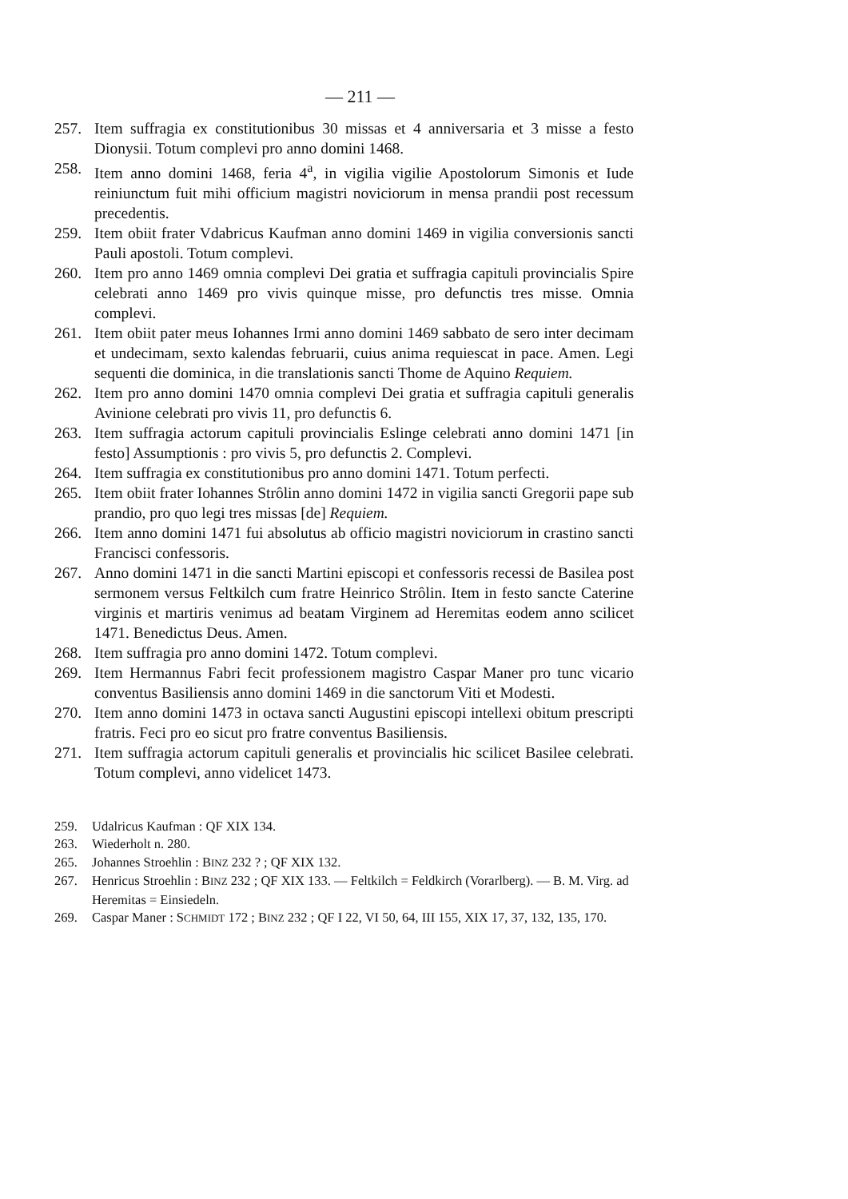— 211 —
257. Item suffragia ex constitutionibus 30 missas et 4 anniversaria et 3 misse a festo Dionysii. Totum complevi pro anno domini 1468.
258. Item anno domini 1468, feria 4<sup>a</sup>, in vigilia vigilie Apostolorum Simonis et Iude reiniunctum fuit mihi officium magistri noviciorum in mensa prandii post recessum precedentis.
259. Item obiit frater Vdabricus Kaufman anno domini 1469 in vigilia conversionis sancti Pauli apostoli. Totum complevi.
260. Item pro anno 1469 omnia complevi Dei gratia et suffragia capituli provincialis Spire celebrati anno 1469 pro vivis quinque misse, pro defunctis tres misse. Omnia complevi.
261. Item obiit pater meus Iohannes Irmi anno domini 1469 sabbato de sero inter decimam et undecimam, sexto kalendas februarii, cuius anima requiescat in pace. Amen. Legi sequenti die dominica, in die translationis sancti Thome de Aquino Requiem.
262. Item pro anno domini 1470 omnia complevi Dei gratia et suffragia capituli generalis Avinione celebrati pro vivis 11, pro defunctis 6.
263. Item suffragia actorum capituli provincialis Eslinge celebrati anno domini 1471 [in festo] Assumptionis : pro vivis 5, pro defunctis 2. Complevi.
264. Item suffragia ex constitutionibus pro anno domini 1471. Totum perfecti.
265. Item obiit frater Iohannes Strôlin anno domini 1472 in vigilia sancti Gregorii pape sub prandio, pro quo legi tres missas [de] Requiem.
266. Item anno domini 1471 fui absolutus ab officio magistri noviciorum in crastino sancti Francisci confessoris.
267. Anno domini 1471 in die sancti Martini episcopi et confessoris recessi de Basilea post sermonem versus Feltkilch cum fratre Heinrico Strôlin. Item in festo sancte Caterine virginis et martiris venimus ad beatam Virginem ad Heremitas eodem anno scilicet 1471. Benedictus Deus. Amen.
268. Item suffragia pro anno domini 1472. Totum complevi.
269. Item Hermannus Fabri fecit professionem magistro Caspar Maner pro tunc vicario conventus Basiliensis anno domini 1469 in die sanctorum Viti et Modesti.
270. Item anno domini 1473 in octava sancti Augustini episcopi intellexi obitum prescripti fratris. Feci pro eo sicut pro fratre conventus Basiliensis.
271. Item suffragia actorum capituli generalis et provincialis hic scilicet Basilee celebrati. Totum complevi, anno videlicet 1473.
259. Udalricus Kaufman : QF XIX 134.
263. Wiederholt n. 280.
265. Johannes Stroehlin : BINZ 232 ? ; QF XIX 132.
267. Henricus Stroehlin : BINZ 232 ; QF XIX 133. — Feltkilch = Feldkirch (Vorarlberg). — B. M. Virg. ad Heremitas = Einsiedeln.
269. Caspar Maner : SCHMIDT 172 ; BINZ 232 ; QF I 22, VI 50, 64, III 155, XIX 17, 37, 132, 135, 170.